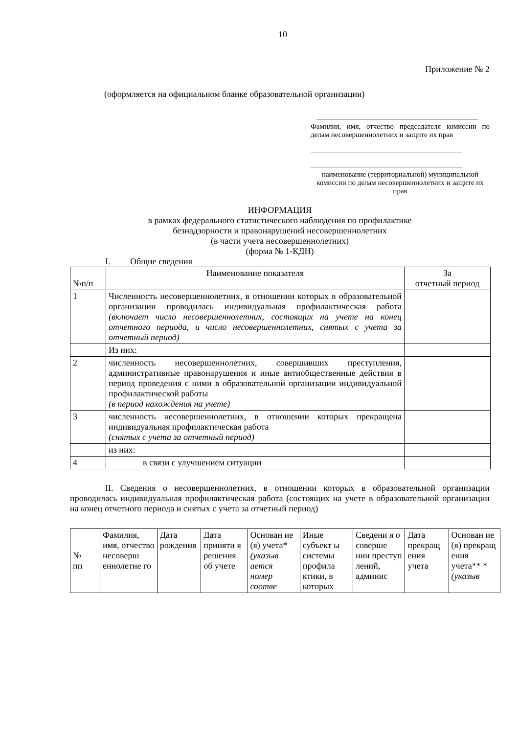10
Приложение № 2
(оформляется на официальном бланке образовательной организации)
Фамилия, имя, отчество председателя комиссии по делам несовершеннолетних и защите их прав
наименование (территориальной) муниципальной комиссии по делам несовершеннолетних и защите их прав
ИНФОРМАЦИЯ
в рамках федерального статистического наблюдения по профилактике
безнадзорности и правонарушений несовершеннолетних
(в части учета несовершеннолетних)
(форма № 1-КДН)
I. Общие сведения
| №п/п | Наименование показателя | За отчетный период |
| --- | --- | --- |
| 1 | Численность несовершеннолетних, в отношении которых в образовательной организации проводилась индивидуальная профилактическая работа (включает число несовершеннолетних, состоящих на учете на конец отчетного периода, и число несовершеннолетних, снятых с учета за отчетный период) | |
| | Из них: | |
| 2 | численность несовершеннолетних, совершивших преступления, административные правонарушения и иные антиобщественные действия в период проведения с ними в образовательной организации индивидуальной профилактической работы (в период нахождения на учете) | |
| 3 | численность несовершеннолетних, в отношении которых прекращена индивидуальная профилактическая работа (снятых с учета за отчетный период) | |
| | из них: | |
| 4 | в связи с улучшением ситуации | |
II. Сведения о несовершеннолетних, в отношении которых в образовательной организации проводилась индивидуальная профилактическая работа (состоящих на учете в образовательной организации на конец отчетного периода и снятых с учета за отчетный период)
| № пп | Фамилия, имя, отчество несоверш еннолетне го | Дата рождения | Дата приняти я решения об учете | Основан ие (я) учета* (указыв ается номер соотве | Иные субъект ы системы профила ктики, в которых | Сведени я о соверше нии преступ лений, админис | Дата прекращ ения учета | Основан ие (я) прекращ ения учета** * (указыв |